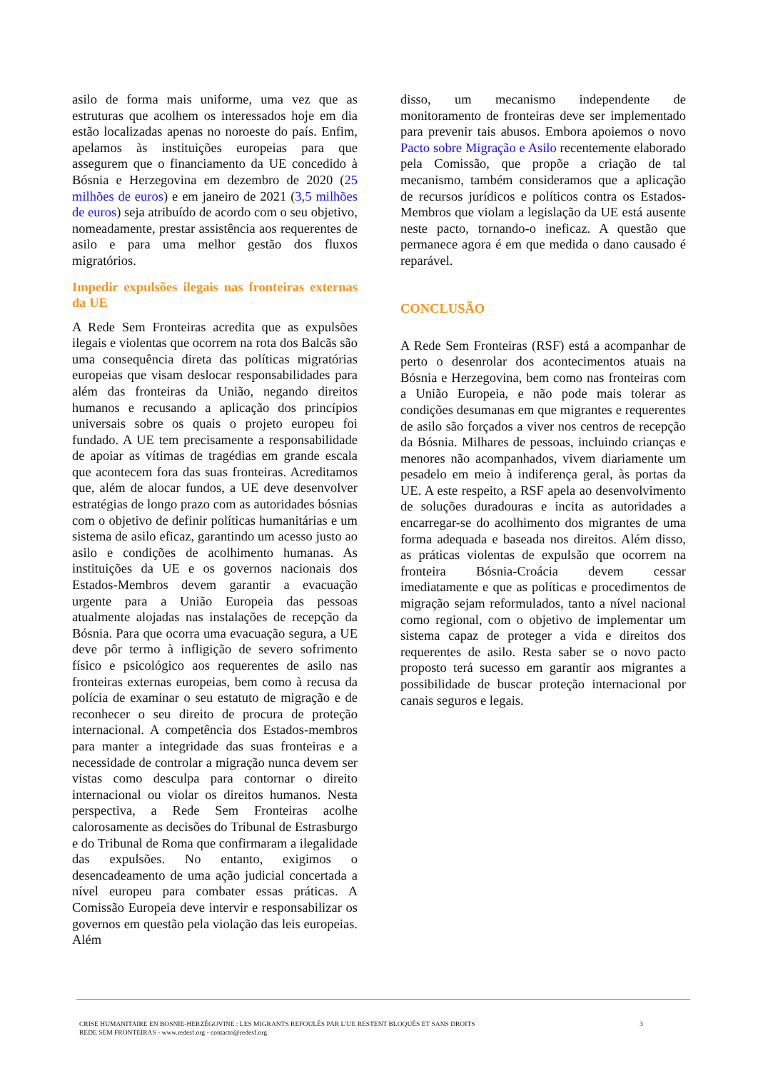asilo de forma mais uniforme, uma vez que as estruturas que acolhem os interessados hoje em dia estão localizadas apenas no noroeste do país. Enfim, apelamos às instituições europeias para que assegurem que o financiamento da UE concedido à Bósnia e Herzegovina em dezembro de 2020 (25 milhões de euros) e em janeiro de 2021 (3,5 milhões de euros) seja atribuído de acordo com o seu objetivo, nomeadamente, prestar assistência aos requerentes de asilo e para uma melhor gestão dos fluxos migratórios.
Impedir expulsões ilegais nas fronteiras externas da UE
A Rede Sem Fronteiras acredita que as expulsões ilegais e violentas que ocorrem na rota dos Balcãs são uma consequência direta das políticas migratórias europeias que visam deslocar responsabilidades para além das fronteiras da União, negando direitos humanos e recusando a aplicação dos princípios universais sobre os quais o projeto europeu foi fundado. A UE tem precisamente a responsabilidade de apoiar as vítimas de tragédias em grande escala que acontecem fora das suas fronteiras. Acreditamos que, além de alocar fundos, a UE deve desenvolver estratégias de longo prazo com as autoridades bósnias com o objetivo de definir políticas humanitárias e um sistema de asilo eficaz, garantindo um acesso justo ao asilo e condições de acolhimento humanas. As instituições da UE e os governos nacionais dos Estados-Membros devem garantir a evacuação urgente para a União Europeia das pessoas atualmente alojadas nas instalações de recepção da Bósnia. Para que ocorra uma evacuação segura, a UE deve pôr termo à infligição de severo sofrimento físico e psicológico aos requerentes de asilo nas fronteiras externas europeias, bem como à recusa da polícia de examinar o seu estatuto de migração e de reconhecer o seu direito de procura de proteção internacional. A competência dos Estados-membros para manter a integridade das suas fronteiras e a necessidade de controlar a migração nunca devem ser vistas como desculpa para contornar o direito internacional ou violar os direitos humanos. Nesta perspectiva, a Rede Sem Fronteiras acolhe calorosamente as decisões do Tribunal de Estrasburgo e do Tribunal de Roma que confirmaram a ilegalidade das expulsões. No entanto, exigimos o desencadeamento de uma ação judicial concertada a nível europeu para combater essas práticas. A Comissão Europeia deve intervir e responsabilizar os governos em questão pela violação das leis europeias. Além
disso, um mecanismo independente de monitoramento de fronteiras deve ser implementado para prevenir tais abusos. Embora apoiemos o novo Pacto sobre Migração e Asilo recentemente elaborado pela Comissão, que propõe a criação de tal mecanismo, também consideramos que a aplicação de recursos jurídicos e políticos contra os Estados-Membros que violam a legislação da UE está ausente neste pacto, tornando-o ineficaz. A questão que permanece agora é em que medida o dano causado é reparável.
CONCLUSÃO
A Rede Sem Fronteiras (RSF) está a acompanhar de perto o desenrolar dos acontecimentos atuais na Bósnia e Herzegovina, bem como nas fronteiras com a União Europeia, e não pode mais tolerar as condições desumanas em que migrantes e requerentes de asilo são forçados a viver nos centros de recepção da Bósnia. Milhares de pessoas, incluindo crianças e menores não acompanhados, vivem diariamente um pesadelo em meio à indiferença geral, às portas da UE. A este respeito, a RSF apela ao desenvolvimento de soluções duradouras e incita as autoridades a encarregar-se do acolhimento dos migrantes de uma forma adequada e baseada nos direitos. Além disso, as práticas violentas de expulsão que ocorrem na fronteira Bósnia-Croácia devem cessar imediatamente e que as políticas e procedimentos de migração sejam reformulados, tanto a nível nacional como regional, com o objetivo de implementar um sistema capaz de proteger a vida e direitos dos requerentes de asilo. Resta saber se o novo pacto proposto terá sucesso em garantir aos migrantes a possibilidade de buscar proteção internacional por canais seguros e legais.
CRISE HUMANITAIRE EN BOSNIE-HERZÉGOVINE : LES MIGRANTS REFOULÉS PAR L’UE RESTENT BLOQUÉS ET SANS DROITS
REDE SEM FRONTEIRAS - www.redesf.org - contacto@redesf.org
3